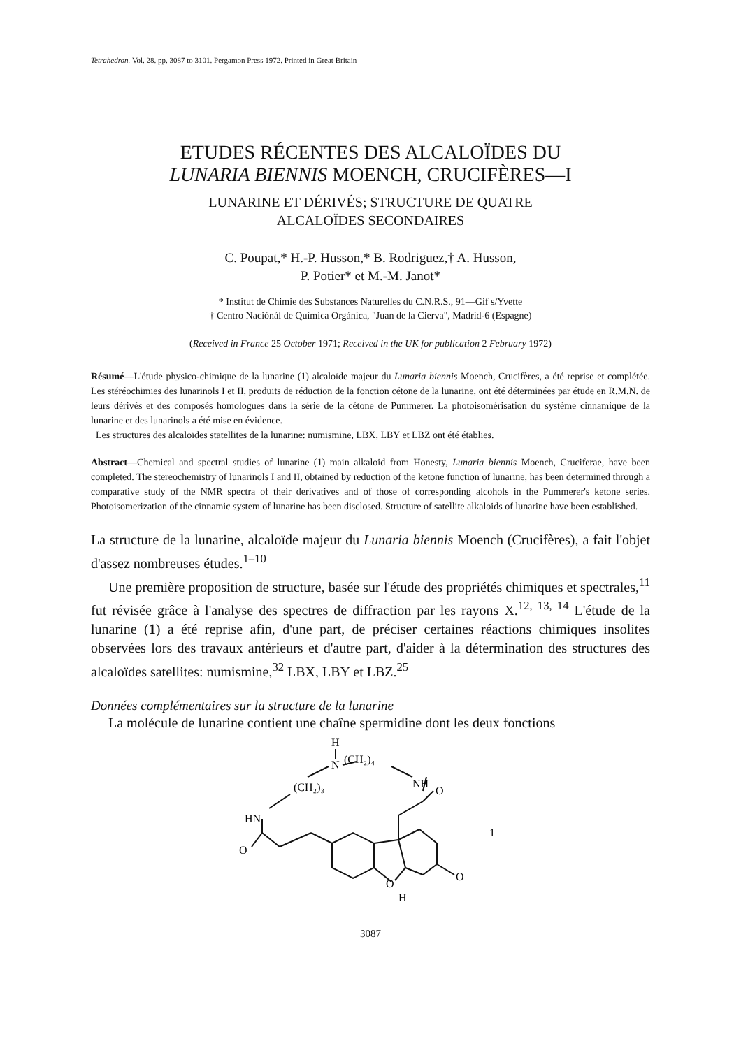Tetrahedron. Vol. 28. pp. 3087 to 3101. Pergamon Press 1972. Printed in Great Britain
ETUDES RÉCENTES DES ALCALOÏDES DU
LUNARIA BIENNIS MOENCH, CRUCIFÈRES—I
LUNARINE ET DÉRIVÉS; STRUCTURE DE QUATRE
ALCALOÏDES SECONDAIRES
C. Poupat,* H.-P. Husson,* B. Rodriguez,† A. Husson,
P. Potier* et M.-M. Janot*
* Institut de Chimie des Substances Naturelles du C.N.R.S., 91—Gif s/Yvette
† Centro Naciónál de Química Orgánica, "Juan de la Cierva", Madrid-6 (Espagne)
(Received in France 25 October 1971; Received in the UK for publication 2 February 1972)
Résumé—L'étude physico-chimique de la lunarine (1) alcaloïde majeur du Lunaria biennis Moench, Crucifères, a été reprise et complétée. Les stéréochimies des lunarinols I et II, produits de réduction de la fonction cétone de la lunarine, ont été déterminées par étude en R.M.N. de leurs dérivés et des composés homologues dans la série de la cétone de Pummerer. La photoisomérisation du système cinnamique de la lunarine et des lunarinols a été mise en évidence.
Les structures des alcaloïdes statellites de la lunarine: numismine, LBX, LBY et LBZ ont été établies.
Abstract—Chemical and spectral studies of lunarine (1) main alkaloid from Honesty, Lunaria biennis Moench, Cruciferae, have been completed. The stereochemistry of lunarinols I and II, obtained by reduction of the ketone function of lunarine, has been determined through a comparative study of the NMR spectra of their derivatives and of those of corresponding alcohols in the Pummerer's ketone series. Photoisomerization of the cinnamic system of lunarine has been disclosed. Structure of satellite alkaloids of lunarine have been established.
La structure de la lunarine, alcaloïde majeur du Lunaria biennis Moench (Crucifères), a fait l'objet d'assez nombreuses études.<sup>1–10</sup>
Une première proposition de structure, basée sur l'étude des propriétés chimiques et spectrales,<sup>11</sup> fut révisée grâce à l'analyse des spectres de diffraction par les rayons X.<sup>12, 13, 14</sup> L'étude de la lunarine (1) a été reprise afin, d'une part, de préciser certaines réactions chimiques insolites observées lors des travaux antérieurs et d'autre part, d'aider à la détermination des structures des alcaloïdes satellites: numismine,<sup>32</sup> LBX, LBY et LBZ.<sup>25</sup>
Données complémentaires sur la structure de la lunarine
La molécule de lunarine contient une chaîne spermidine dont les deux fonctions
H
N
(CH₂)₄
(CH₂)₃
NH
O
HN
O
O
O
H
1
3087